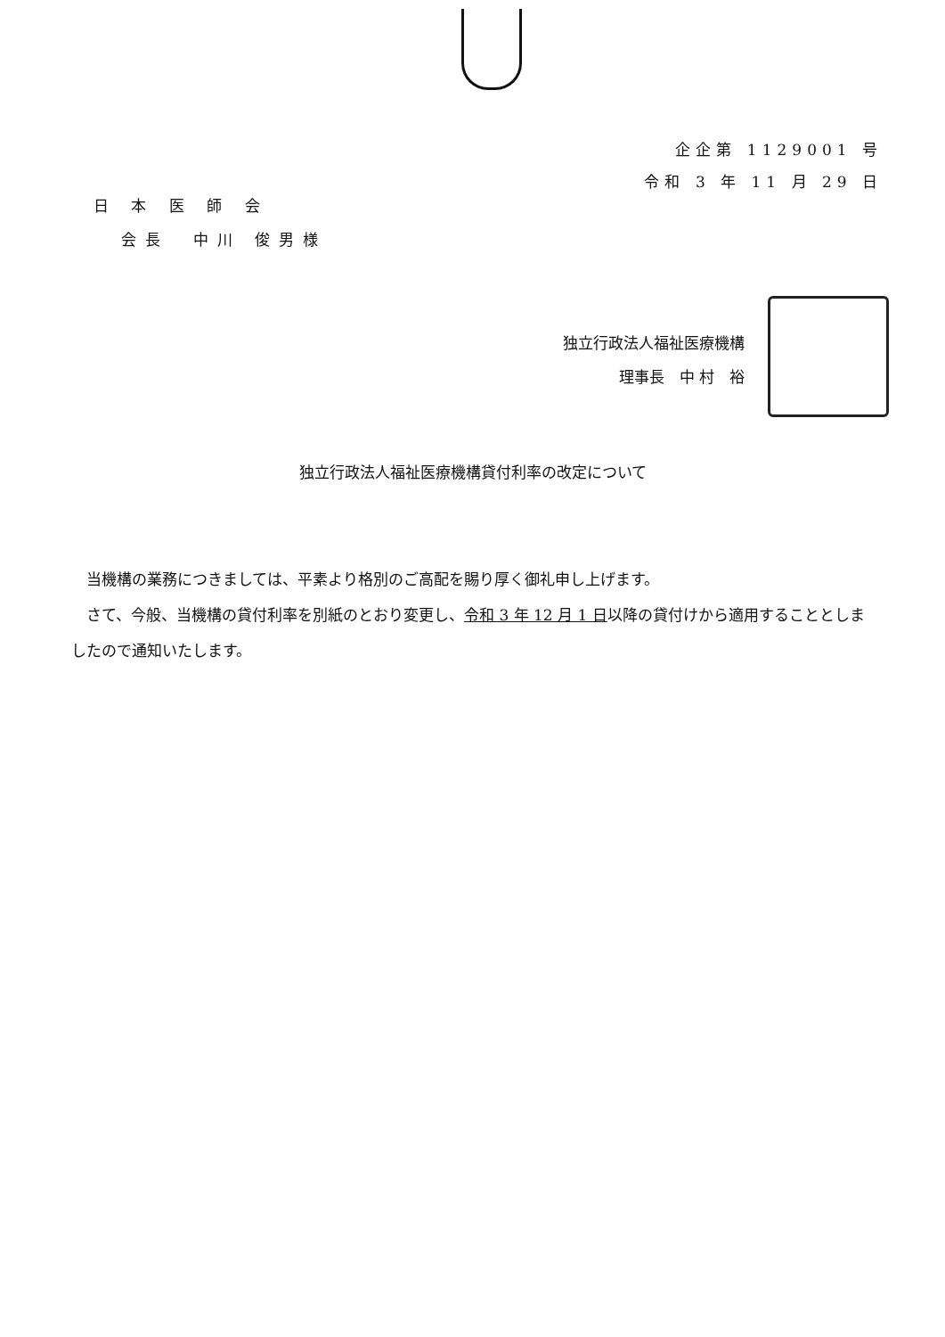企企第 1129001 号
令和 3 年 11 月 29 日
日 本 医 師 会
会長　中川 俊男様
独立行政法人福祉医療機構
理事長　中 村　裕
独立行政法人福祉医療機構貸付利率の改定について
当機構の業務につきましては、平素より格別のご高配を賜り厚く御礼申し上げます。
さて、今般、当機構の貸付利率を別紙のとおり変更し、令和 3 年 12 月 1 日以降の貸付けから適用することとしましたので通知いたします。